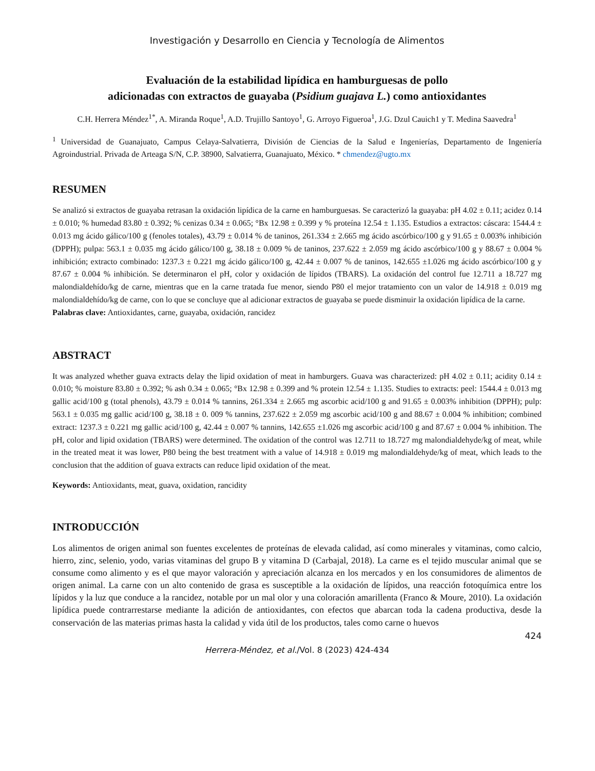Investigación y Desarrollo en Ciencia y Tecnología de Alimentos
Evaluación de la estabilidad lipídica en hamburguesas de pollo
adicionadas con extractos de guayaba (Psidium guajava L.) como antioxidantes
C.H. Herrera Méndez<sup>1*</sup>, A. Miranda Roque<sup>1</sup>, A.D. Trujillo Santoyo<sup>1</sup>, G. Arroyo Figueroa<sup>1</sup>, J.G. Dzul Cauich1 y T. Medina Saavedra<sup>1</sup>
<sup>1</sup> Universidad de Guanajuato, Campus Celaya-Salvatierra, División de Ciencias de la Salud e Ingenierías, Departamento de Ingeniería Agroindustrial. Privada de Arteaga S/N, C.P. 38900, Salvatierra, Guanajuato, México. * chmendez@ugto.mx
RESUMEN
Se analizó si extractos de guayaba retrasan la oxidación lipídica de la carne en hamburguesas. Se caracterizó la guayaba: pH 4.02 ± 0.11; acidez 0.14 ± 0.010; % humedad 83.80 ± 0.392; % cenizas 0.34 ± 0.065; °Bx 12.98 ± 0.399 y % proteína 12.54 ± 1.135. Estudios a extractos: cáscara: 1544.4 ± 0.013 mg ácido gálico/100 g (fenoles totales), 43.79 ± 0.014 % de taninos, 261.334 ± 2.665 mg ácido ascórbico/100 g y 91.65 ± 0.003% inhibición (DPPH); pulpa: 563.1 ± 0.035 mg ácido gálico/100 g, 38.18 ± 0.009 % de taninos, 237.622 ± 2.059 mg ácido ascórbico/100 g y 88.67 ± 0.004 % inhibición; extracto combinado: 1237.3 ± 0.221 mg ácido gálico/100 g, 42.44 ± 0.007 % de taninos, 142.655 ±1.026 mg ácido ascórbico/100 g y 87.67 ± 0.004 % inhibición. Se determinaron el pH, color y oxidación de lípidos (TBARS). La oxidación del control fue 12.711 a 18.727 mg malondialdehído/kg de carne, mientras que en la carne tratada fue menor, siendo P80 el mejor tratamiento con un valor de 14.918 ± 0.019 mg malondialdehído/kg de carne, con lo que se concluye que al adicionar extractos de guayaba se puede disminuir la oxidación lipídica de la carne.
Palabras clave: Antioxidantes, carne, guayaba, oxidación, rancidez
ABSTRACT
It was analyzed whether guava extracts delay the lipid oxidation of meat in hamburgers. Guava was characterized: pH 4.02 ± 0.11; acidity 0.14 ± 0.010; % moisture 83.80 ± 0.392; % ash 0.34 ± 0.065; °Bx 12.98 ± 0.399 and % protein 12.54 ± 1.135. Studies to extracts: peel: 1544.4 ± 0.013 mg gallic acid/100 g (total phenols), 43.79 ± 0.014 % tannins, 261.334 ± 2.665 mg ascorbic acid/100 g and 91.65 ± 0.003% inhibition (DPPH); pulp: 563.1 ± 0.035 mg gallic acid/100 g, 38.18 ± 0. 009 % tannins, 237.622 ± 2.059 mg ascorbic acid/100 g and 88.67 ± 0.004 % inhibition; combined extract: 1237.3 ± 0.221 mg gallic acid/100 g, 42.44 ± 0.007 % tannins, 142.655 ±1.026 mg ascorbic acid/100 g and 87.67 ± 0.004 % inhibition. The pH, color and lipid oxidation (TBARS) were determined. The oxidation of the control was 12.711 to 18.727 mg malondialdehyde/kg of meat, while in the treated meat it was lower, P80 being the best treatment with a value of 14.918 ± 0.019 mg malondialdehyde/kg of meat, which leads to the conclusion that the addition of guava extracts can reduce lipid oxidation of the meat.
Keywords: Antioxidants, meat, guava, oxidation, rancidity
INTRODUCCIÓN
Los alimentos de origen animal son fuentes excelentes de proteínas de elevada calidad, así como minerales y vitaminas, como calcio, hierro, zinc, selenio, yodo, varias vitaminas del grupo B y vitamina D (Carbajal, 2018). La carne es el tejido muscular animal que se consume como alimento y es el que mayor valoración y apreciación alcanza en los mercados y en los consumidores de alimentos de origen animal. La carne con un alto contenido de grasa es susceptible a la oxidación de lípidos, una reacción fotoquímica entre los lípidos y la luz que conduce a la rancidez, notable por un mal olor y una coloración amarillenta (Franco & Moure, 2010). La oxidación lipídica puede contrarrestarse mediante la adición de antioxidantes, con efectos que abarcan toda la cadena productiva, desde la conservación de las materias primas hasta la calidad y vida útil de los productos, tales como carne o huevos
424
Herrera-Méndez, et al./Vol. 8 (2023) 424-434